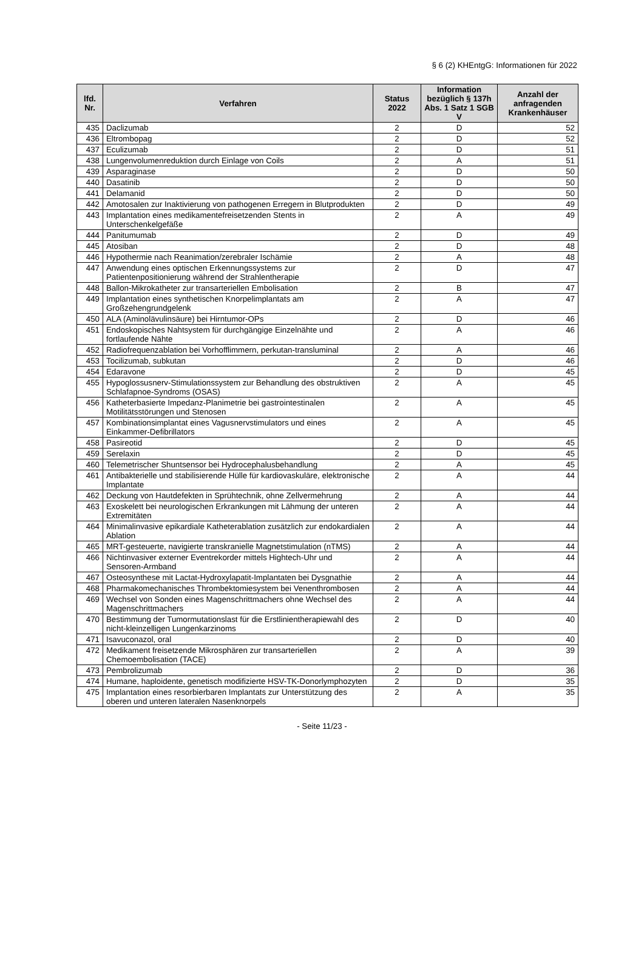§ 6 (2) KHEntgG: Informationen für 2022
| lfd. Nr. | Verfahren | Status 2022 | Information bezüglich § 137h Abs. 1 Satz 1 SGB V | Anzahl der anfragenden Krankenhäuser |
| --- | --- | --- | --- | --- |
| 435 | Daclizumab | 2 | D | 52 |
| 436 | Eltrombopag | 2 | D | 52 |
| 437 | Eculizumab | 2 | D | 51 |
| 438 | Lungenvolumenreduktion durch Einlage von Coils | 2 | A | 51 |
| 439 | Asparaginase | 2 | D | 50 |
| 440 | Dasatinib | 2 | D | 50 |
| 441 | Delamanid | 2 | D | 50 |
| 442 | Amotosalen zur Inaktivierung von pathogenen Erregern in Blutprodukten | 2 | D | 49 |
| 443 | Implantation eines medikamentefreisetzenden Stents in Unterschenkelgefäße | 2 | A | 49 |
| 444 | Panitumumab | 2 | D | 49 |
| 445 | Atosiban | 2 | D | 48 |
| 446 | Hypothermie nach Reanimation/zerebraler Ischämie | 2 | A | 48 |
| 447 | Anwendung eines optischen Erkennungssystems zur Patientenpositionierung während der Strahlentherapie | 2 | D | 47 |
| 448 | Ballon-Mikrokatheter zur transarteriellen Embolisation | 2 | B | 47 |
| 449 | Implantation eines synthetischen Knorpelimplantats am Großzehengrundgelenk | 2 | A | 47 |
| 450 | ALA (Aminolävulinsäure) bei Hirntumor-OPs | 2 | D | 46 |
| 451 | Endoskopisches Nahtsystem für durchgängige Einzelnähte und fortlaufende Nähte | 2 | A | 46 |
| 452 | Radiofrequenzablation bei Vorhofflimmern, perkutan-transluminal | 2 | A | 46 |
| 453 | Tocilizumab, subkutan | 2 | D | 46 |
| 454 | Edaravone | 2 | D | 45 |
| 455 | Hypoglossusnerv-Stimulationssystem zur Behandlung des obstruktiven Schlafapnoe-Syndroms (OSAS) | 2 | A | 45 |
| 456 | Katheterbasierte Impedanz-Planimetrie bei gastrointestinalen Motilitätsstörungen und Stenosen | 2 | A | 45 |
| 457 | Kombinationsimplantat eines Vagusnervstimulators und eines Einkammer-Defibrillators | 2 | A | 45 |
| 458 | Pasireotid | 2 | D | 45 |
| 459 | Serelaxin | 2 | D | 45 |
| 460 | Telemetrischer Shuntsensor bei Hydrocephalusbehandlung | 2 | A | 45 |
| 461 | Antibakterielle und stabilisierende Hülle für kardiovaskuläre, elektronische Implantate | 2 | A | 44 |
| 462 | Deckung von Hautdefekten in Sprühtechnik, ohne Zellvermehrung | 2 | A | 44 |
| 463 | Exoskelett bei neurologischen Erkrankungen mit Lähmung der unteren Extremitäten | 2 | A | 44 |
| 464 | Minimalinvasive epikardiale Katheterablation zusätzlich zur endokardialen Ablation | 2 | A | 44 |
| 465 | MRT-gesteuerte, navigierte transkranielle Magnetstimulation (nTMS) | 2 | A | 44 |
| 466 | Nichtinvasiver externer Eventrekorder mittels Hightech-Uhr und Sensoren-Armband | 2 | A | 44 |
| 467 | Osteosynthese mit Lactat-Hydroxylapatit-Implantaten bei Dysgnathie | 2 | A | 44 |
| 468 | Pharmakomechanisches Thrombektomiesystem bei Venenthrombosen | 2 | A | 44 |
| 469 | Wechsel von Sonden eines Magenschrittmachers ohne Wechsel des Magenschrittmachers | 2 | A | 44 |
| 470 | Bestimmung der Tumormutationslast für die Erstlinientherapiewahl des nicht-kleinzelligen Lungenkarzinoms | 2 | D | 40 |
| 471 | Isavuconazol, oral | 2 | D | 40 |
| 472 | Medikament freisetzende Mikrosphären zur transarteriellen Chemoembolisation (TACE) | 2 | A | 39 |
| 473 | Pembrolizumab | 2 | D | 36 |
| 474 | Humane, haploidente, genetisch modifizierte HSV-TK-Donorlymphozyten | 2 | D | 35 |
| 475 | Implantation eines resorbierbaren Implantats zur Unterstützung des oberen und unteren lateralen Nasenknorpels | 2 | A | 35 |
- Seite 11/23 -